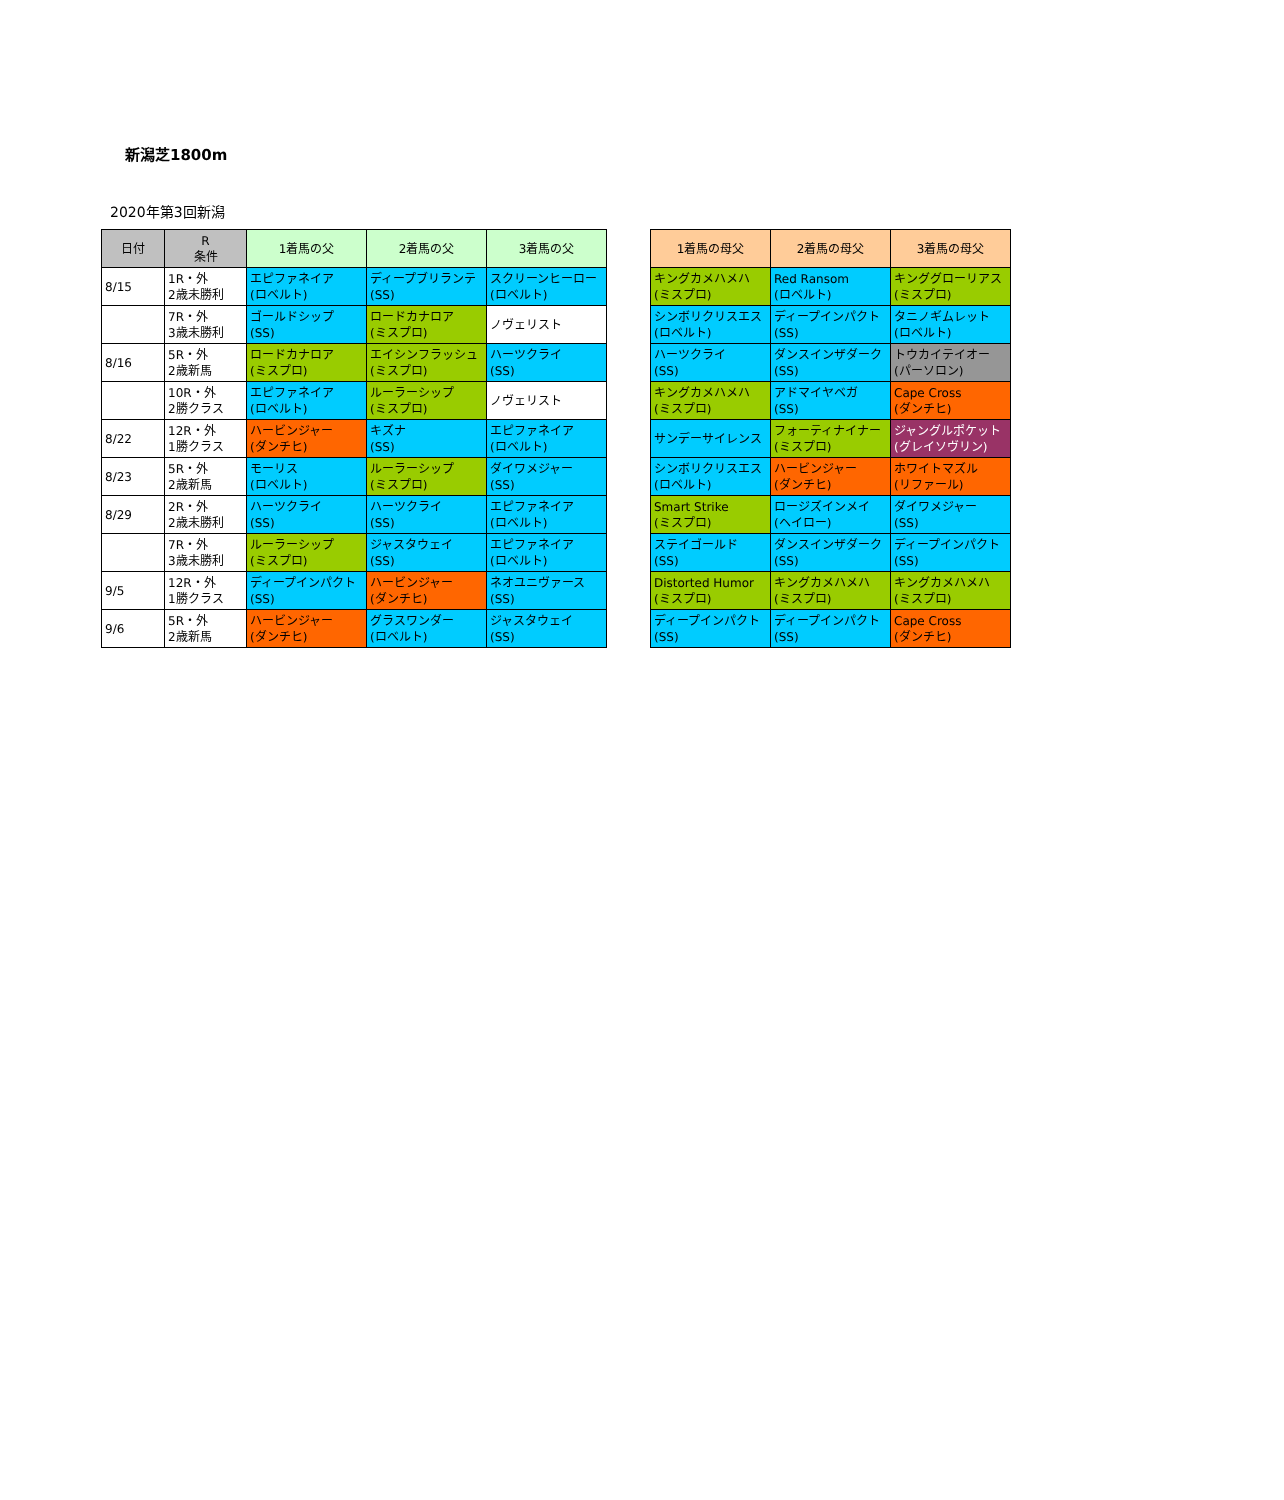新潟芝1800m
2020年第3回新潟
| 日付 | R 条件 | 1着馬の父 | 2着馬の父 | 3着馬の父 |
| --- | --- | --- | --- | --- |
| 8/15 | 1R・外 2歳未勝利 | エピファネイア (ロベルト) | ディープブリランテ (SS) | スクリーンヒーロー (ロベルト) |
| | 7R・外 3歳未勝利 | ゴールドシップ (SS) | ロードカナロア (ミスプロ) | ノヴェリスト |
| 8/16 | 5R・外 2歳新馬 | ロードカナロア (ミスプロ) | エイシンフラッシュ (ミスプロ) | ハーツクライ (SS) |
| | 10R・外 2勝クラス | エピファネイア (ロベルト) | ルーラーシップ (ミスプロ) | ノヴェリスト |
| 8/22 | 12R・外 1勝クラス | ハービンジャー (ダンチヒ) | キズナ (SS) | エピファネイア (ロベルト) |
| 8/23 | 5R・外 2歳新馬 | モーリス (ロベルト) | ルーラーシップ (ミスプロ) | ダイワメジャー (SS) |
| 8/29 | 2R・外 2歳未勝利 | ハーツクライ (SS) | ハーツクライ (SS) | エピファネイア (ロベルト) |
| | 7R・外 3歳未勝利 | ルーラーシップ (ミスプロ) | ジャスタウェイ (SS) | エピファネイア (ロベルト) |
| 9/5 | 12R・外 1勝クラス | ディープインパクト (SS) | ハービンジャー (ダンチヒ) | ネオユニヴァース (SS) |
| 9/6 | 5R・外 2歳新馬 | ハービンジャー (ダンチヒ) | グラスワンダー (ロベルト) | ジャスタウェイ (SS) |
| 1着馬の母父 | 2着馬の母父 | 3着馬の母父 |
| --- | --- | --- |
| キングカメハメハ (ミスプロ) | Red Ransom (ロベルト) | キンググローリアス (ミスプロ) |
| シンボリクリスエス (ロベルト) | ディープインパクト (SS) | タニノギムレット (ロベルト) |
| ハーツクライ (SS) | ダンスインザダーク (SS) | トウカイテイオー (パーソロン) |
| キングカメハメハ (ミスプロ) | アドマイヤベガ (SS) | Cape Cross (ダンチヒ) |
| サンデーサイレンス | フォーティナイナー (ミスプロ) | ジャングルポケット (グレイソヴリン) |
| シンボリクリスエス (ロベルト) | ハービンジャー (ダンチヒ) | ホワイトマズル (リファール) |
| Smart Strike (ミスプロ) | ロージズインメイ (ヘイロー) | ダイワメジャー (SS) |
| ステイゴールド (SS) | ダンスインザダーク (SS) | ディープインパクト (SS) |
| Distorted Humor (ミスプロ) | キングカメハメハ (ミスプロ) | キングカメハメハ (ミスプロ) |
| ディープインパクト (SS) | ディープインパクト (SS) | Cape Cross (ダンチヒ) |